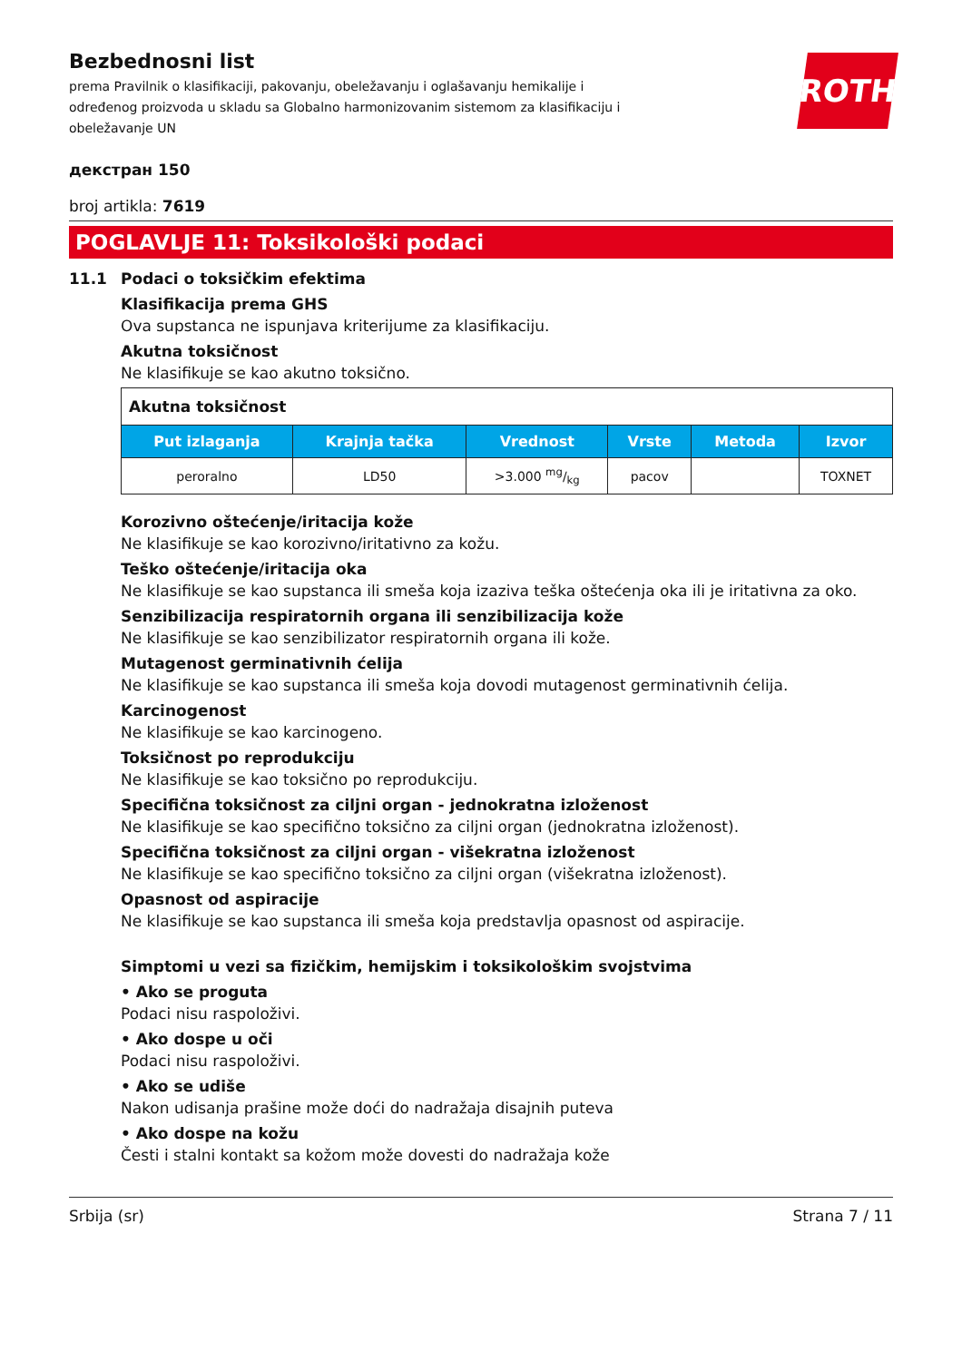Bezbednosni list
prema Pravilnik o klasifikaciji, pakovanju, obeležavanju i oglašavanju hemikalije i određenog proizvoda u skladu sa Globalno harmonizovanim sistemom za klasifikaciju i obeležavanje UN
ROTH
декстран 150
broj artikla: 7619
POGLAVLJE 11: Toksikološki podaci
11.1 Podaci o toksičkim efektima
Klasifikacija prema GHS
Ova supstanca ne ispunjava kriterijume za klasifikaciju.
Akutna toksičnost
Ne klasifikuje se kao akutno toksično.
| Akutna toksičnost | | | | | |
| --- | --- | --- | --- | --- | --- |
| Put izlaganja | Krajnja tačka | Vrednost | Vrste | Metoda | Izvor |
| peroralno | LD50 | >3.000 mg/kg | pacov | | TOXNET |
Korozivno oštećenje/iritacija kože
Ne klasifikuje se kao korozivno/iritativno za kožu.
Teško oštećenje/iritacija oka
Ne klasifikuje se kao supstanca ili smeša koja izaziva teška oštećenja oka ili je iritativna za oko.
Senzibilizacija respiratornih organa ili senzibilizacija kože
Ne klasifikuje se kao senzibilizator respiratornih organa ili kože.
Mutagenost germinativnih ćelija
Ne klasifikuje se kao supstanca ili smeša koja dovodi mutagenost germinativnih ćelija.
Karcinogenost
Ne klasifikuje se kao karcinogeno.
Toksičnost po reprodukciju
Ne klasifikuje se kao toksično po reprodukciju.
Specifična toksičnost za ciljni organ - jednokratna izloženost
Ne klasifikuje se kao specifično toksično za ciljni organ (jednokratna izloženost).
Specifična toksičnost za ciljni organ - višekratna izloženost
Ne klasifikuje se kao specifično toksično za ciljni organ (višekratna izloženost).
Opasnost od aspiracije
Ne klasifikuje se kao supstanca ili smeša koja predstavlja opasnost od aspiracije.
Simptomi u vezi sa fizičkim, hemijskim i toksikološkim svojstvima
• Ako se proguta
Podaci nisu raspoloživi.
• Ako dospe u oči
Podaci nisu raspoloživi.
• Ako se udiše
Nakon udisanja prašine može doći do nadražaja disajnih puteva
• Ako dospe na kožu
Česti i stalni kontakt sa kožom može dovesti do nadražaja kože
Srbija (sr) Strana 7 / 11